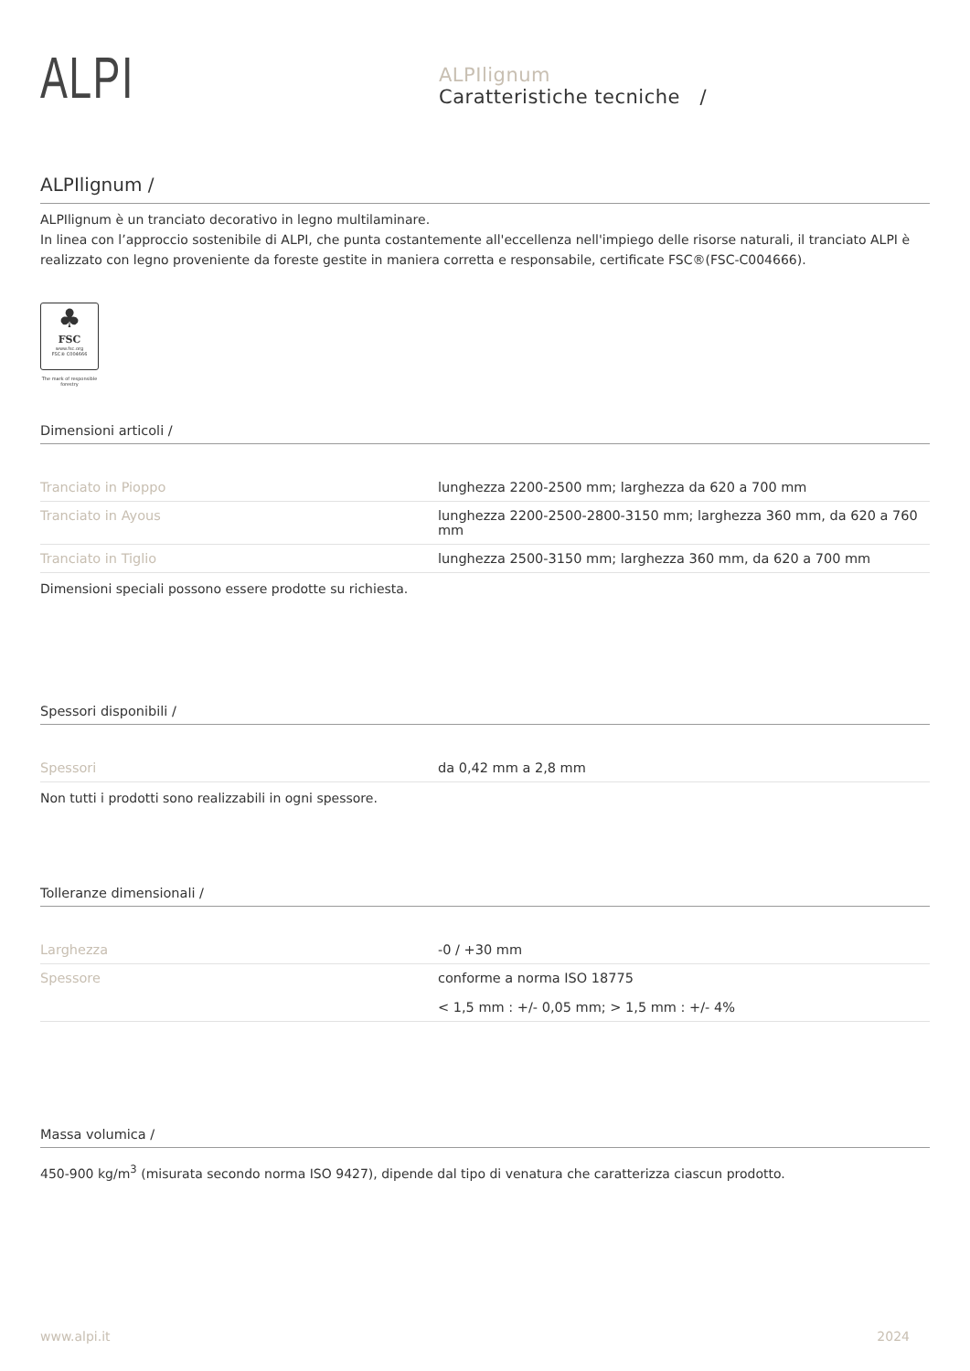ALPI
ALPIlignum
Caratteristiche tecniche /
ALPIlignum /
ALPIlignum è un tranciato decorativo in legno multilaminare.
In linea con l’approccio sostenibile di ALPI, che punta costantemente all'eccellenza nell'impiego delle risorse naturali, il tranciato ALPI è realizzato con legno proveniente da foreste gestite in maniera corretta e responsabile, certificate FSC®(FSC-C004666).
♣
FSC
www.fsc.org
FSC® C004666
The mark of responsible forestry
Dimensioni articoli /
| Tranciato in Pioppo | lunghezza 2200-2500 mm; larghezza da 620 a 700 mm |
| Tranciato in Ayous | lunghezza 2200-2500-2800-3150 mm; larghezza 360 mm, da 620 a 760 mm |
| Tranciato in Tiglio | lunghezza 2500-3150 mm; larghezza 360 mm, da 620 a 700 mm |
Dimensioni speciali possono essere prodotte su richiesta.
Spessori disponibili /
| Spessori | da 0,42 mm a 2,8 mm |
Non tutti i prodotti sono realizzabili in ogni spessore.
Tolleranze dimensionali /
| Larghezza | -0 / +30 mm |
| Spessore | conforme a norma ISO 18775 < 1,5 mm : +/- 0,05 mm; > 1,5 mm : +/- 4% |
Massa volumica /
450-900 kg/m<sup>3</sup> (misurata secondo norma ISO 9427), dipende dal tipo di venatura che caratterizza ciascun prodotto.
www.alpi.it 2024